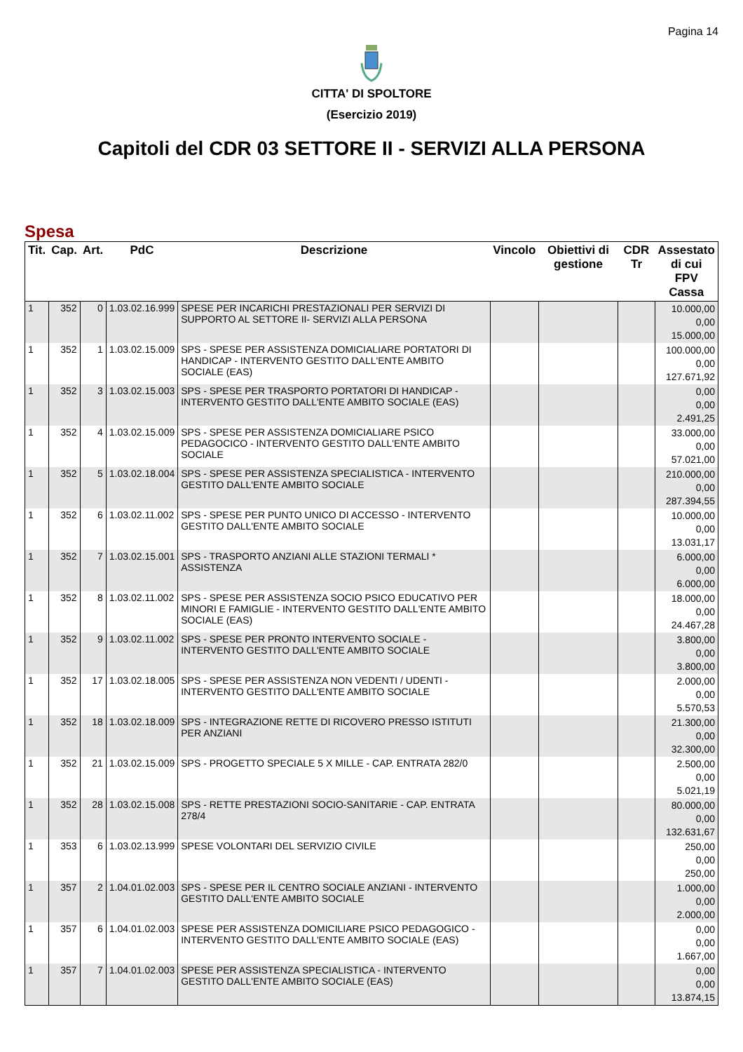Pagina 14
CITTA' DI SPOLTORE
(Esercizio 2019)
Capitoli del CDR 03 SETTORE II - SERVIZI ALLA PERSONA
Spesa
| Tit. | Cap. | Art. | PdC | Descrizione | Vincolo | Obiettivi di gestione | CDR Tr | Assestato di cui FPV Cassa |
| --- | --- | --- | --- | --- | --- | --- | --- | --- |
| 1 | 352 | 0 | 1.03.02.16.999 | SPESE PER INCARICHI PRESTAZIONALI PER SERVIZI DI SUPPORTO AL SETTORE II- SERVIZI ALLA PERSONA | | | | 10.000,00 0,00 15.000,00 |
| 1 | 352 | 1 | 1.03.02.15.009 | SPS - SPESE PER ASSISTENZA DOMICIALIARE PORTATORI DI HANDICAP - INTERVENTO GESTITO DALL'ENTE AMBITO SOCIALE (EAS) | | | | 100.000,00 0,00 127.671,92 |
| 1 | 352 | 3 | 1.03.02.15.003 | SPS - SPESE PER TRASPORTO PORTATORI DI HANDICAP - INTERVENTO GESTITO DALL'ENTE AMBITO SOCIALE (EAS) | | | | 0,00 0,00 2.491,25 |
| 1 | 352 | 4 | 1.03.02.15.009 | SPS - SPESE PER ASSISTENZA DOMICIALIARE PSICO PEDAGOCICO - INTERVENTO GESTITO DALL'ENTE AMBITO SOCIALE | | | | 33.000,00 0,00 57.021,00 |
| 1 | 352 | 5 | 1.03.02.18.004 | SPS - SPESE PER ASSISTENZA SPECIALISTICA - INTERVENTO GESTITO DALL'ENTE AMBITO SOCIALE | | | | 210.000,00 0,00 287.394,55 |
| 1 | 352 | 6 | 1.03.02.11.002 | SPS - SPESE PER PUNTO UNICO DI ACCESSO - INTERVENTO GESTITO DALL'ENTE AMBITO SOCIALE | | | | 10.000,00 0,00 13.031,17 |
| 1 | 352 | 7 | 1.03.02.15.001 | SPS - TRASPORTO ANZIANI ALLE STAZIONI TERMALI * ASSISTENZA | | | | 6.000,00 0,00 6.000,00 |
| 1 | 352 | 8 | 1.03.02.11.002 | SPS - SPESE PER ASSISTENZA SOCIO PSICO EDUCATIVO PER MINORI E FAMIGLIE - INTERVENTO GESTITO DALL'ENTE AMBITO SOCIALE (EAS) | | | | 18.000,00 0,00 24.467,28 |
| 1 | 352 | 9 | 1.03.02.11.002 | SPS - SPESE PER PRONTO INTERVENTO SOCIALE - INTERVENTO GESTITO DALL'ENTE AMBITO SOCIALE | | | | 3.800,00 0,00 3.800,00 |
| 1 | 352 | 17 | 1.03.02.18.005 | SPS - SPESE PER ASSISTENZA NON VEDENTI / UDENTI - INTERVENTO GESTITO DALL'ENTE AMBITO SOCIALE | | | | 2.000,00 0,00 5.570,53 |
| 1 | 352 | 18 | 1.03.02.18.009 | SPS - INTEGRAZIONE RETTE DI RICOVERO PRESSO ISTITUTI PER ANZIANI | | | | 21.300,00 0,00 32.300,00 |
| 1 | 352 | 21 | 1.03.02.15.009 | SPS - PROGETTO SPECIALE 5 X MILLE - CAP. ENTRATA 282/0 | | | | 2.500,00 0,00 5.021,19 |
| 1 | 352 | 28 | 1.03.02.15.008 | SPS - RETTE PRESTAZIONI SOCIO-SANITARIE - CAP. ENTRATA 278/4 | | | | 80.000,00 0,00 132.631,67 |
| 1 | 353 | 6 | 1.03.02.13.999 | SPESE VOLONTARI DEL SERVIZIO CIVILE | | | | 250,00 0,00 250,00 |
| 1 | 357 | 2 | 1.04.01.02.003 | SPS - SPESE PER IL CENTRO SOCIALE ANZIANI - INTERVENTO GESTITO DALL'ENTE AMBITO SOCIALE | | | | 1.000,00 0,00 2.000,00 |
| 1 | 357 | 6 | 1.04.01.02.003 | SPESE PER ASSISTENZA DOMICILIARE PSICO PEDAGOGICO - INTERVENTO GESTITO DALL'ENTE AMBITO SOCIALE (EAS) | | | | 0,00 0,00 1.667,00 |
| 1 | 357 | 7 | 1.04.01.02.003 | SPESE PER ASSISTENZA SPECIALISTICA - INTERVENTO GESTITO DALL'ENTE AMBITO SOCIALE (EAS) | | | | 0,00 0,00 13.874,15 |